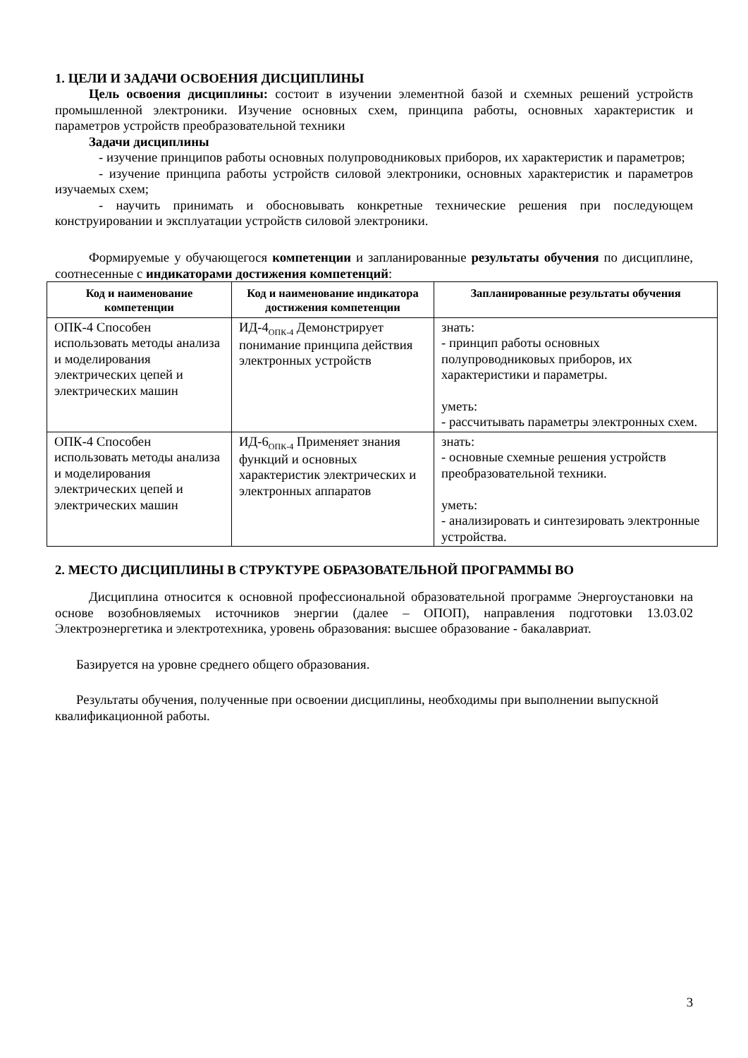1. ЦЕЛИ И ЗАДАЧИ ОСВОЕНИЯ ДИСЦИПЛИНЫ
Цель освоения дисциплины: состоит в изучении элементной базой и схемных решений устройств промышленной электроники. Изучение основных схем, принципа работы, основных характеристик и параметров устройств преобразовательной техники
Задачи дисциплины
- изучение принципов работы основных полупроводниковых приборов, их характеристик и параметров;
- изучение принципа работы устройств силовой электроники, основных характеристик и параметров изучаемых схем;
- научить принимать и обосновывать конкретные технические решения при последующем конструировании и эксплуатации устройств силовой электроники.
Формируемые у обучающегося компетенции и запланированные результаты обучения по дисциплине, соотнесенные с индикаторами достижения компетенций:
| Код и наименование компетенции | Код и наименование индикатора достижения компетенции | Запланированные результаты обучения |
| --- | --- | --- |
| ОПК-4 Способен использовать методы анализа и моделирования электрических цепей и электрических машин | ИД-4<sub>ОПК-4</sub> Демонстрирует понимание принципа действия электронных устройств | знать: - принцип работы основных полупроводниковых приборов, их характеристики и параметры. уметь: - рассчитывать параметры электронных схем. |
| ОПК-4 Способен использовать методы анализа и моделирования электрических цепей и электрических машин | ИД-6<sub>ОПК-4</sub> Применяет знания функций и основных характеристик электрических и электронных аппаратов | знать: - основные схемные решения устройств преобразовательной техники. уметь: - анализировать и синтезировать электронные устройства. |
2. МЕСТО ДИСЦИПЛИНЫ В СТРУКТУРЕ ОБРАЗОВАТЕЛЬНОЙ ПРОГРАММЫ ВО
Дисциплина относится к основной профессиональной образовательной программе Энергоустановки на основе возобновляемых источников энергии (далее – ОПОП), направления подготовки 13.03.02 Электроэнергетика и электротехника, уровень образования: высшее образование - бакалавриат.
Базируется на уровне среднего общего образования.
Результаты обучения, полученные при освоении дисциплины, необходимы при выполнении выпускной квалификационной работы.
3